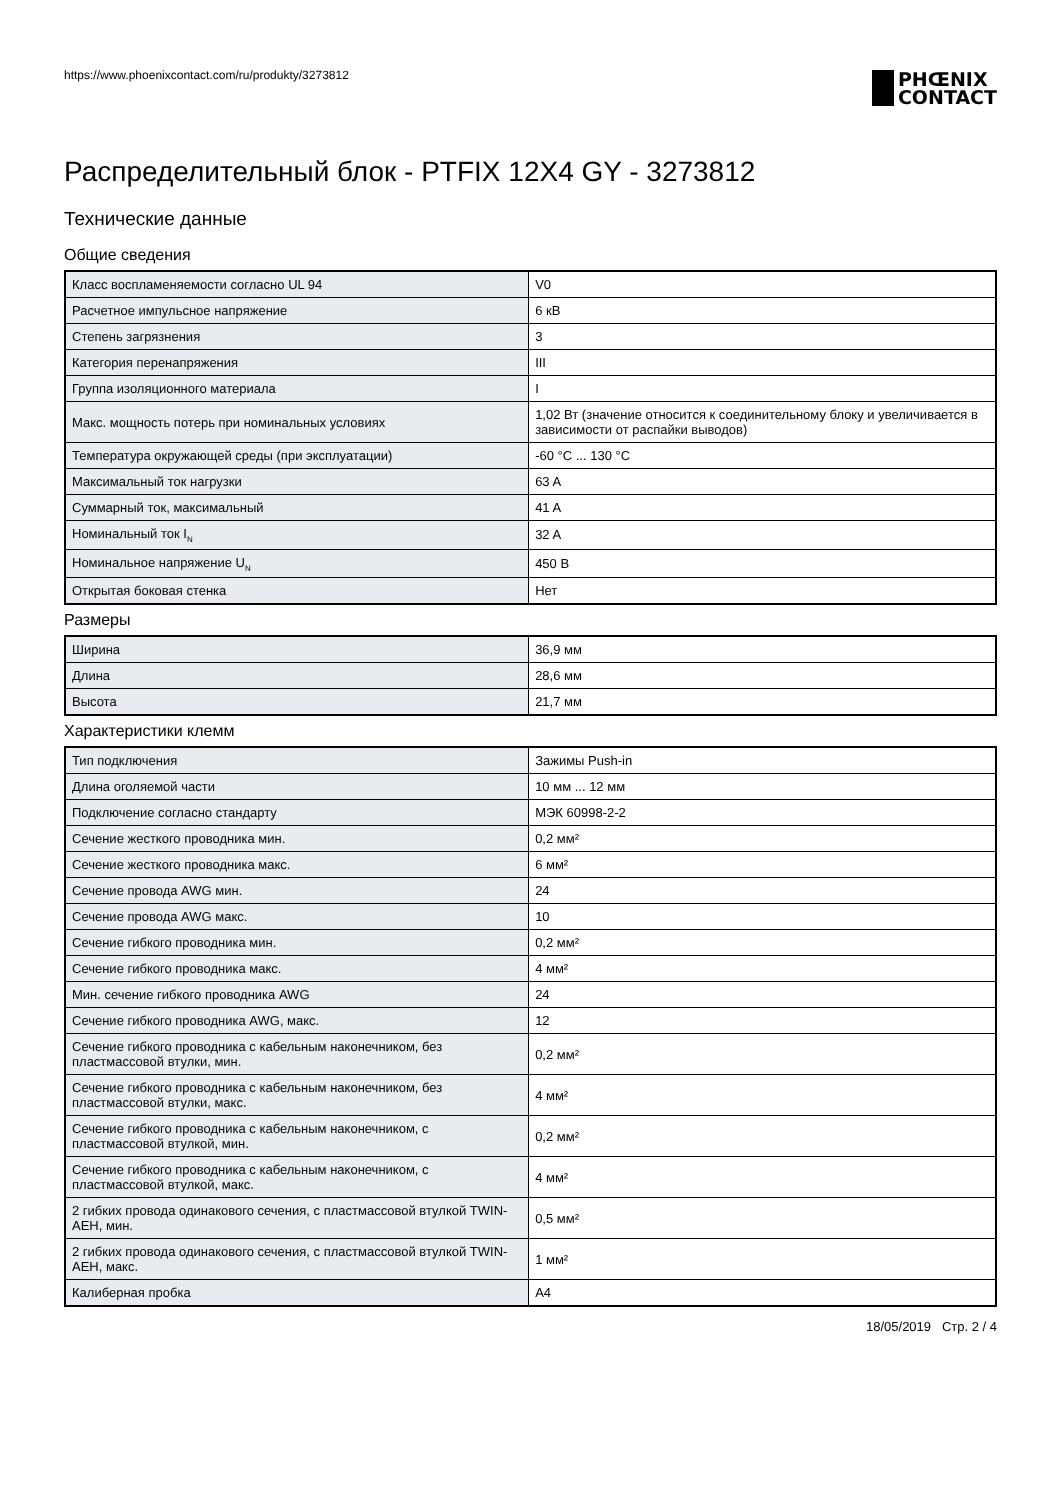https://www.phoenixcontact.com/ru/produkty/3273812
PHŒNIX
CONTACT
Распределительный блок - PTFIX 12X4 GY - 3273812
Технические данные
Общие сведения
| Класс воспламеняемости согласно UL 94 | V0 |
| Расчетное импульсное напряжение | 6 кВ |
| Степень загрязнения | 3 |
| Категория перенапряжения | III |
| Группа изоляционного материала | I |
| Макс. мощность потерь при номинальных условиях | 1,02 Вт (значение относится к соединительному блоку и увеличивается в зависимости от распайки выводов) |
| Температура окружающей среды (при эксплуатации) | -60 °C ... 130 °C |
| Максимальный ток нагрузки | 63 A |
| Суммарный ток, максимальный | 41 A |
| Номинальный ток I<sub>N</sub> | 32 A |
| Номинальное напряжение U<sub>N</sub> | 450 В |
| Открытая боковая стенка | Нет |
Размеры
| Ширина | 36,9 мм |
| Длина | 28,6 мм |
| Высота | 21,7 мм |
Характеристики клемм
| Тип подключения | Зажимы Push-in |
| Длина оголяемой части | 10 мм ... 12 мм |
| Подключение согласно стандарту | МЭК 60998-2-2 |
| Сечение жесткого проводника мин. | 0,2 мм² |
| Сечение жесткого проводника макс. | 6 мм² |
| Сечение провода AWG мин. | 24 |
| Сечение провода AWG макс. | 10 |
| Сечение гибкого проводника мин. | 0,2 мм² |
| Сечение гибкого проводника макс. | 4 мм² |
| Мин. сечение гибкого проводника AWG | 24 |
| Сечение гибкого проводника AWG, макс. | 12 |
| Сечение гибкого проводника с кабельным наконечником, без пластмассовой втулки, мин. | 0,2 мм² |
| Сечение гибкого проводника с кабельным наконечником, без пластмассовой втулки, макс. | 4 мм² |
| Сечение гибкого проводника с кабельным наконечником, с пластмассовой втулкой, мин. | 0,2 мм² |
| Сечение гибкого проводника с кабельным наконечником, с пластмассовой втулкой, макс. | 4 мм² |
| 2 гибких провода одинакового сечения, с пластмассовой втулкой TWIN-AEH, мин. | 0,5 мм² |
| 2 гибких провода одинакового сечения, с пластмассовой втулкой TWIN-AEH, макс. | 1 мм² |
| Калиберная пробка | A4 |
18/05/2019 Стр. 2 / 4